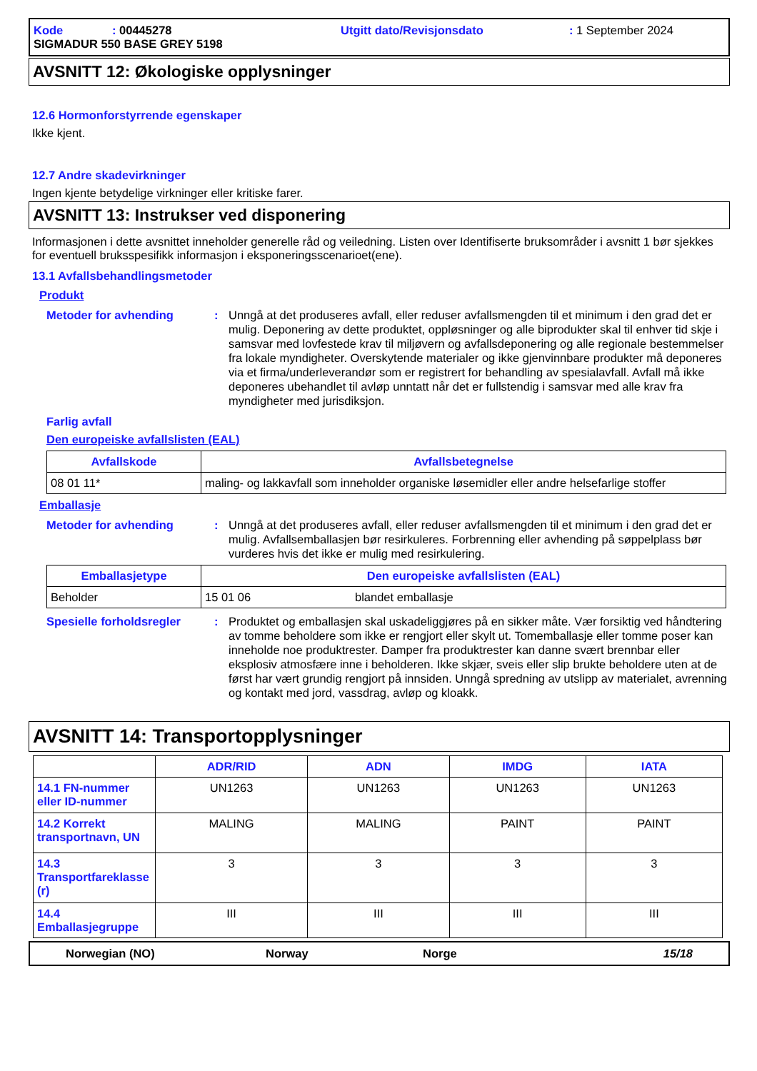Kode: 00445278 Utgitt dato/Revisjonsdato: 1 September 2024 SIGMADUR 550 BASE GREY 5198
AVSNITT 12: Økologiske opplysninger
12.6 Hormonforstyrrende egenskaper
Ikke kjent.
12.7 Andre skadevirkninger
Ingen kjente betydelige virkninger eller kritiske farer.
AVSNITT 13: Instrukser ved disponering
Informasjonen i dette avsnittet inneholder generelle råd og veiledning. Listen over Identifiserte bruksområder i avsnitt 1 bør sjekkes for eventuell bruksspesifikk informasjon i eksponeringsscenarioet(ene).
13.1 Avfallsbehandlingsmetoder
Produkt
Metoder for avhending: Unngå at det produseres avfall, eller reduser avfallsmengden til et minimum i den grad det er mulig. Deponering av dette produktet, oppløsninger og alle biprodukter skal til enhver tid skje i samsvar med lovfestede krav til miljøvern og avfallsdeponering og alle regionale bestemmelser fra lokale myndigheter. Overskytende materialer og ikke gjenvinnbare produkter må deponeres via et firma/underleverandør som er registrert for behandling av spesialavfall. Avfall må ikke deponeres ubehandlet til avløp unntatt når det er fullstendig i samsvar med alle krav fra myndigheter med jurisdiksjon.
Farlig avfall
Den europeiske avfallslisten (EAL)
| Avfallskode | Avfallsbetegnelse |
| --- | --- |
| 08 01 11* | maling- og lakkavfall som inneholder organiske løsemidler eller andre helsefarlige stoffer |
Emballasje
Metoder for avhending: Unngå at det produseres avfall, eller reduser avfallsmengden til et minimum i den grad det er mulig. Avfallsemballasjen bør resirkuleres. Forbrenning eller avhending på søppelplass bør vurderes hvis det ikke er mulig med resirkulering.
| Emballasjetype | Den europeiske avfallslisten (EAL) | |
| --- | --- | --- |
| Beholder | 15 01 06 | blandet emballasje |
Spesielle forholdsregler: Produktet og emballasjen skal uskadeliggjøres på en sikker måte. Vær forsiktig ved håndtering av tomme beholdere som ikke er rengjort eller skylt ut. Tomemballasje eller tomme poser kan inneholde noe produktrester. Damper fra produktrester kan danne svært brennbar eller eksplosiv atmosfære inne i beholderen. Ikke skjær, sveis eller slip brukte beholdere uten at de først har vært grundig rengjort på innsiden. Unngå spredning av utslipp av materialet, avrenning og kontakt med jord, vassdrag, avløp og kloakk.
AVSNITT 14: Transportopplysninger
| | ADR/RID | ADN | IMDG | IATA |
| 14.1 FN-nummer eller ID-nummer | UN1263 | UN1263 | UN1263 | UN1263 |
| 14.2 Korrekt transportnavn, UN | MALING | MALING | PAINT | PAINT |
| 14.3 Transportfareklasse (r) | 3 | 3 | 3 | 3 |
| 14.4 Emballasjegruppe | III | III | III | III |
Norwegian (NO) Norway Norge 15/18